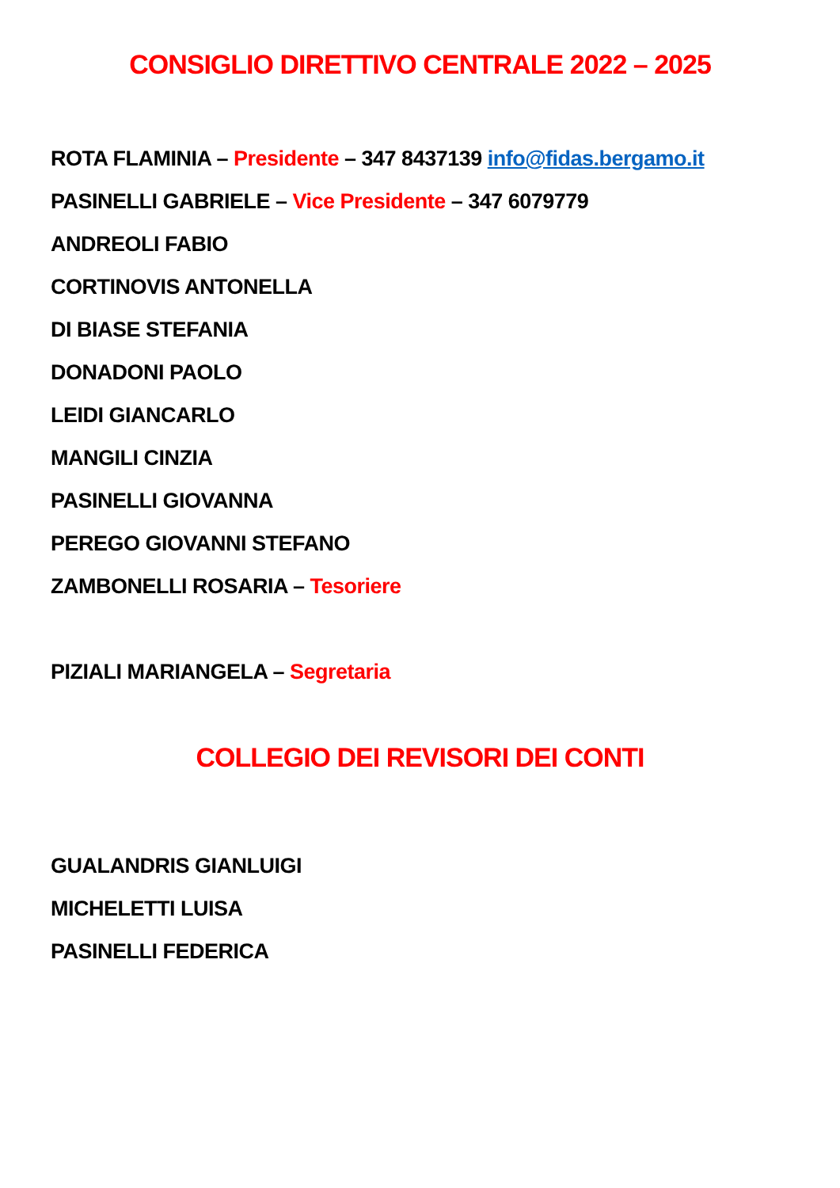CONSIGLIO DIRETTIVO CENTRALE 2022 – 2025
ROTA FLAMINIA – Presidente – 347 8437139 info@fidas.bergamo.it
PASINELLI GABRIELE – Vice Presidente – 347 6079779
ANDREOLI FABIO
CORTINOVIS ANTONELLA
DI BIASE STEFANIA
DONADONI PAOLO
LEIDI GIANCARLO
MANGILI CINZIA
PASINELLI GIOVANNA
PEREGO GIOVANNI STEFANO
ZAMBONELLI ROSARIA – Tesoriere
PIZIALI MARIANGELA – Segretaria
COLLEGIO DEI REVISORI DEI CONTI
GUALANDRIS GIANLUIGI
MICHELETTI LUISA
PASINELLI FEDERICA